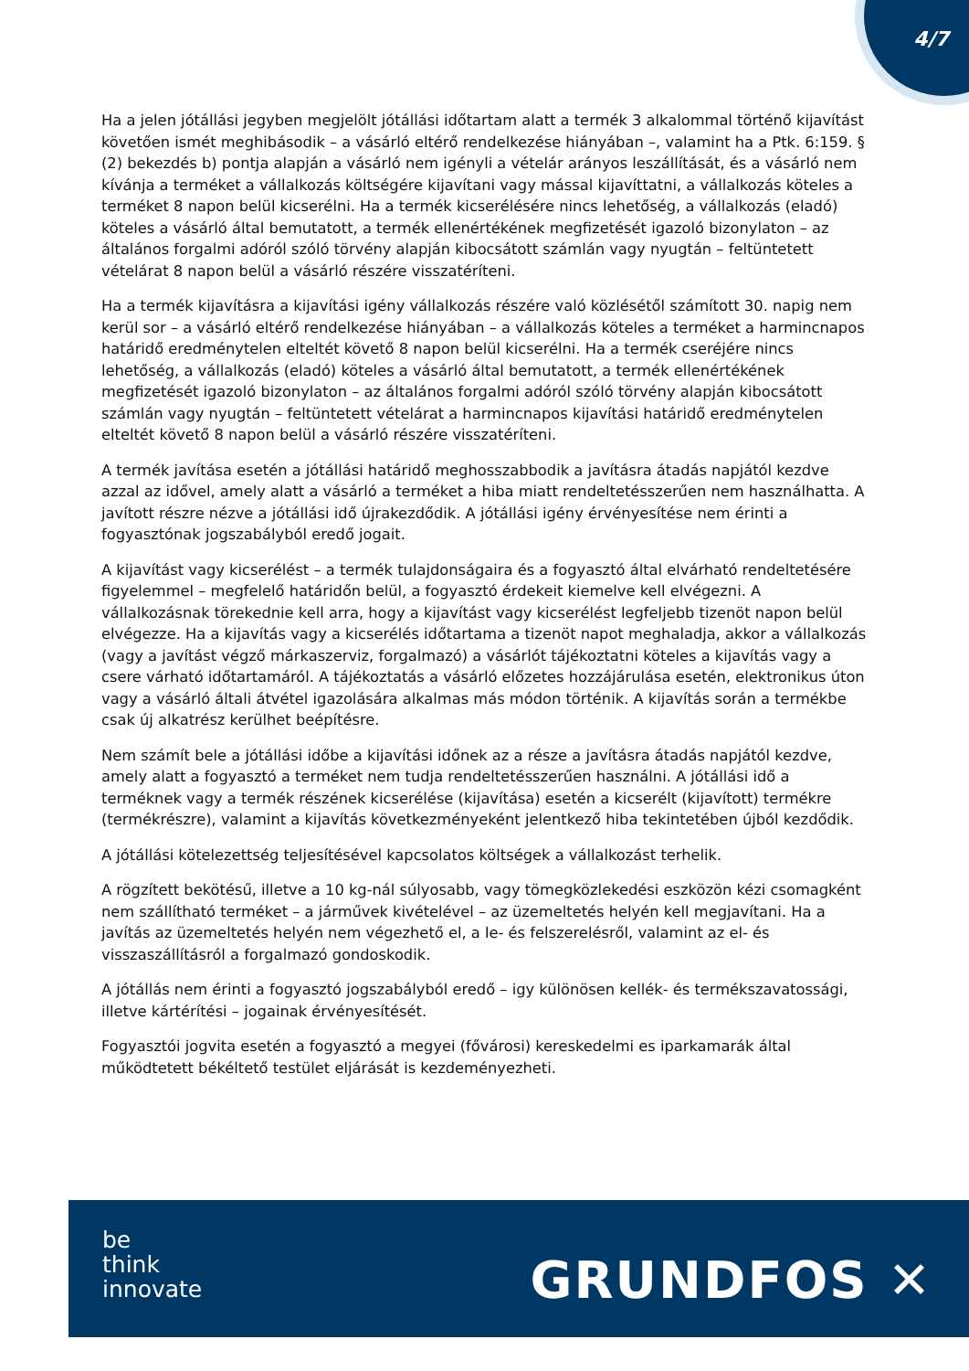4/7
Ha a jelen jótállási jegyben megjelölt jótállási időtartam alatt a termék 3 alkalommal történő kijavítást követően ismét meghibásodik – a vásárló eltérő rendelkezése hiányában –, valamint ha a Ptk. 6:159. § (2) bekezdés b) pontja alapján a vásárló nem igényli a vételár arányos leszállítását, és a vásárló nem kívánja a terméket a vállalkozás költségére kijavítani vagy mással kijavíttatni, a vállalkozás köteles a terméket 8 napon belül kicserélni. Ha a termék kicserélésére nincs lehetőség, a vállalkozás (eladó) köteles a vásárló által bemutatott, a termék ellenértékének megfizetését igazoló bizonylaton – az általános forgalmi adóról szóló törvény alapján kibocsátott számlán vagy nyugtán – feltüntetett vételárat 8 napon belül a vásárló részére visszatéríteni.
Ha a termék kijavításra a kijavítási igény vállalkozás részére való közlésétől számított 30. napig nem kerül sor – a vásárló eltérő rendelkezése hiányában – a vállalkozás köteles a terméket a harmincnapos határidő eredménytelen elteltét követő 8 napon belül kicserélni. Ha a termék cseréjére nincs lehetőség, a vállalkozás (eladó) köteles a vásárló által bemutatott, a termék ellenértékének megfizetését igazoló bizonylaton – az általános forgalmi adóról szóló törvény alapján kibocsátott számlán vagy nyugtán – feltüntetett vételárat a harmincnapos kijavítási határidő eredménytelen elteltét követő 8 napon belül a vásárló részére visszatéríteni.
A termék javítása esetén a jótállási határidő meghosszabbodik a javításra átadás napjától kezdve azzal az idővel, amely alatt a vásárló a terméket a hiba miatt rendeltetésszerűen nem használhatta. A javított részre nézve a jótállási idő újrakezdődik. A jótállási igény érvényesítése nem érinti a fogyasztónak jogszabályból eredő jogait.
A kijavítást vagy kicserélést – a termék tulajdonságaira és a fogyasztó által elvárható rendeltetésére figyelemmel – megfelelő határidőn belül, a fogyasztó érdekeit kiemelve kell elvégezni. A vállalkozásnak törekednie kell arra, hogy a kijavítást vagy kicserélést legfeljebb tizenöt napon belül elvégezze. Ha a kijavítás vagy a kicserélés időtartama a tizenöt napot meghaladja, akkor a vállalkozás (vagy a javítást végző márkaszerviz, forgalmazó) a vásárlót tájékoztatni köteles a kijavítás vagy a csere várható időtartamáról. A tájékoztatás a vásárló előzetes hozzájárulása esetén, elektronikus úton vagy a vásárló általi átvétel igazolására alkalmas más módon történik. A kijavítás során a termékbe csak új alkatrész kerülhet beépítésre.
Nem számít bele a jótállási időbe a kijavítási időnek az a része a javításra átadás napjától kezdve, amely alatt a fogyasztó a terméket nem tudja rendeltetésszerűen használni. A jótállási idő a terméknek vagy a termék részének kicserélése (kijavítása) esetén a kicserélt (kijavított) termékre (termékrészre), valamint a kijavítás következményeként jelentkező hiba tekintetében újból kezdődik.
A jótállási kötelezettség teljesítésével kapcsolatos költségek a vállalkozást terhelik.
A rögzített bekötésű, illetve a 10 kg-nál súlyosabb, vagy tömegközlekedési eszközön kézi csomagként nem szállítható terméket – a járművek kivételével – az üzemeltetés helyén kell megjavítani. Ha a javítás az üzemeltetés helyén nem végezhető el, a le- és felszerelésről, valamint az el- és visszaszállításról a forgalmazó gondoskodik.
A jótállás nem érinti a fogyasztó jogszabályból eredő – igy különösen kellék- és termékszavatossági, illetve kártérítési – jogainak érvényesítését.
Fogyasztói jogvita esetén a fogyasztó a megyei (fővárosi) kereskedelmi es iparkamarák által működtetett békéltető testület eljárását is kezdeményezheti.
be
think
innovate
GRUNDFOS ✕